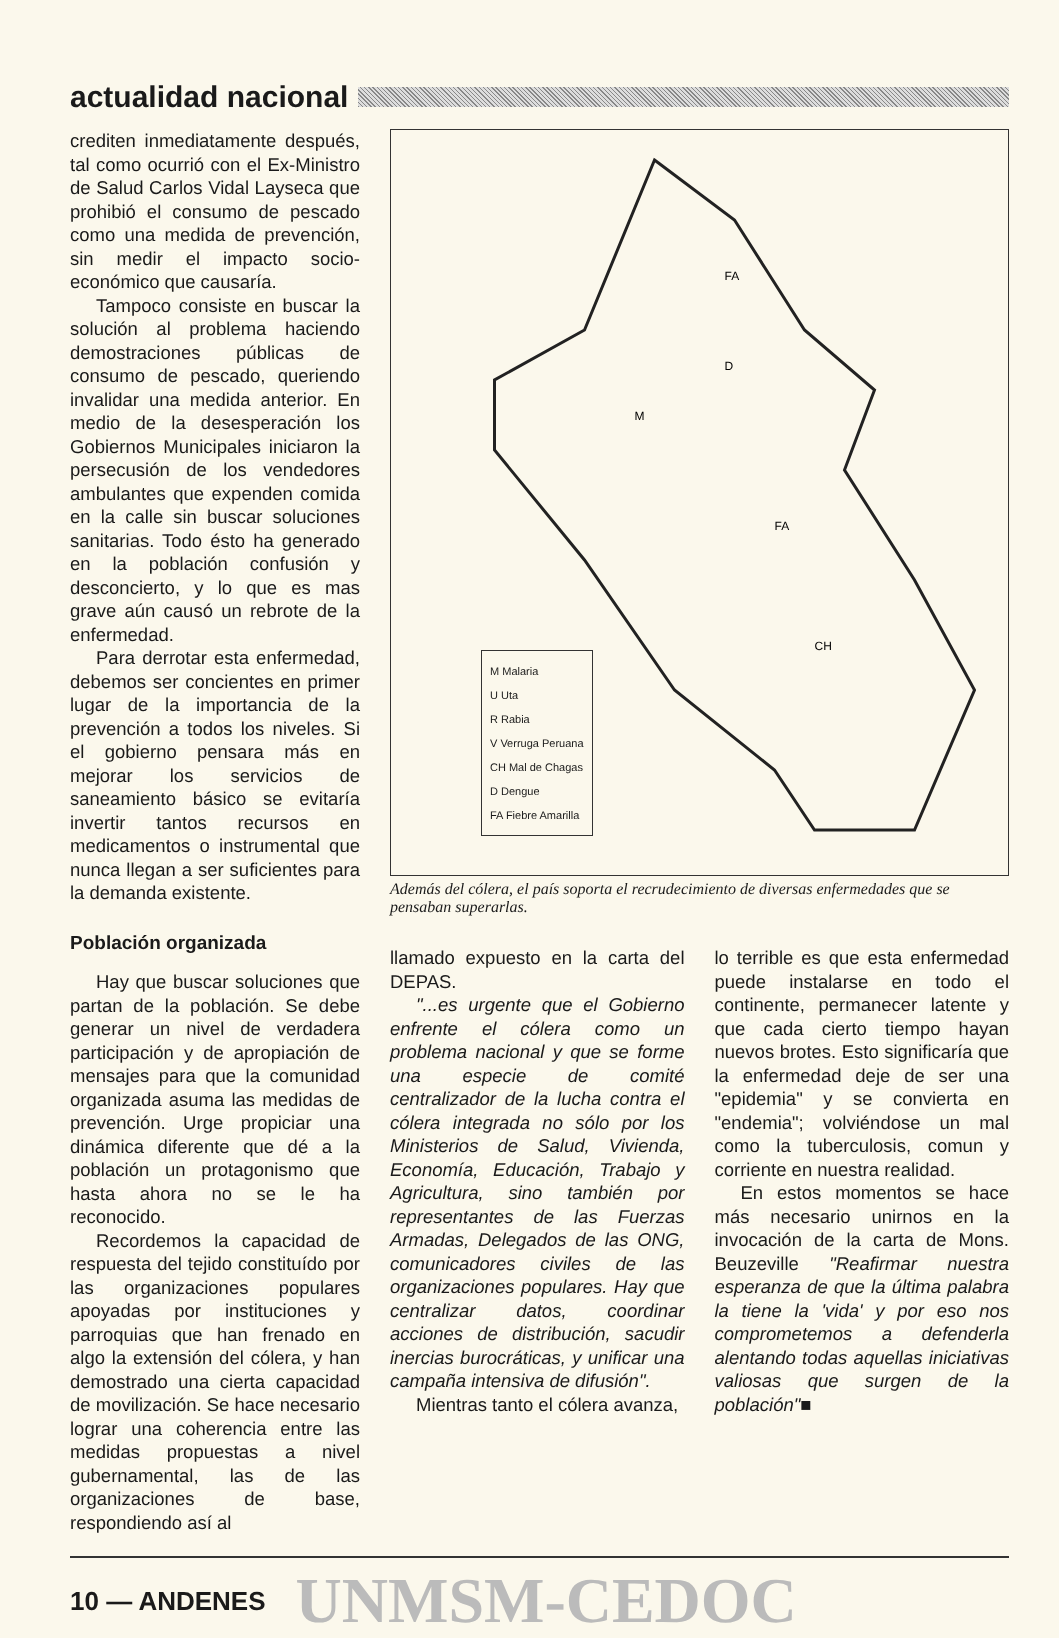actualidad nacional
crediten inmediatamente después, tal como ocurrió con el Ex-Ministro de Salud Carlos Vidal Layseca que prohibió el consumo de pescado como una medida de prevención, sin medir el impacto socio-económico que causaría.
Tampoco consiste en buscar la solución al problema haciendo demostraciones públicas de consumo de pescado, queriendo invalidar una medida anterior. En medio de la desesperación los Gobiernos Municipales iniciaron la persecusión de los vendedores ambulantes que expenden comida en la calle sin buscar soluciones sanitarias. Todo ésto ha generado en la población confusión y desconcierto, y lo que es mas grave aún causó un rebrote de la enfermedad.
Para derrotar esta enfermedad, debemos ser concientes en primer lugar de la importancia de la prevención a todos los niveles. Si el gobierno pensara más en mejorar los servicios de saneamiento básico se evitaría invertir tantos recursos en medicamentos o instrumental que nunca llegan a ser suficientes para la demanda existente.
Población organizada
Hay que buscar soluciones que partan de la población. Se debe generar un nivel de verdadera participación y de apropiación de mensajes para que la comunidad organizada asuma las medidas de prevención. Urge propiciar una dinámica diferente que dé a la población un protagonismo que hasta ahora no se le ha reconocido.
Recordemos la capacidad de respuesta del tejido constituído por las organizaciones populares apoyadas por instituciones y parroquias que han frenado en algo la extensión del cólera, y han demostrado una cierta capacidad de movilización. Se hace necesario lograr una coherencia entre las medidas propuestas a nivel gubernamental, las de las organizaciones de base, respondiendo así al
FA
D
M
FA
CH
M Malaria
U Uta
R Rabia
V Verruga Peruana
CH Mal de Chagas
D Dengue
FA Fiebre Amarilla
Además del cólera, el país soporta el recrudecimiento de diversas enfermedades que se pensaban superarlas.
llamado expuesto en la carta del DEPAS.
"...es urgente que el Gobierno enfrente el cólera como un problema nacional y que se forme una especie de comité centralizador de la lucha contra el cólera integrada no sólo por los Ministerios de Salud, Vivienda, Economía, Educación, Trabajo y Agricultura, sino también por representantes de las Fuerzas Armadas, Delegados de las ONG, comunicadores civiles de las organizaciones populares. Hay que centralizar datos, coordinar acciones de distribución, sacudir inercias burocráticas, y unificar una campaña intensiva de difusión".
Mientras tanto el cólera avanza,
lo terrible es que esta enfermedad puede instalarse en todo el continente, permanecer latente y que cada cierto tiempo hayan nuevos brotes. Esto significaría que la enfermedad deje de ser una "epidemia" y se convierta en "endemia"; volviéndose un mal como la tuberculosis, comun y corriente en nuestra realidad.
En estos momentos se hace más necesario unirnos en la invocación de la carta de Mons. Beuzeville "Reafirmar nuestra esperanza de que la última palabra la tiene la 'vida' y por eso nos comprometemos a defenderla alentando todas aquellas iniciativas valiosas que surgen de la población"■
10 — ANDENES UNMSM-CEDOC